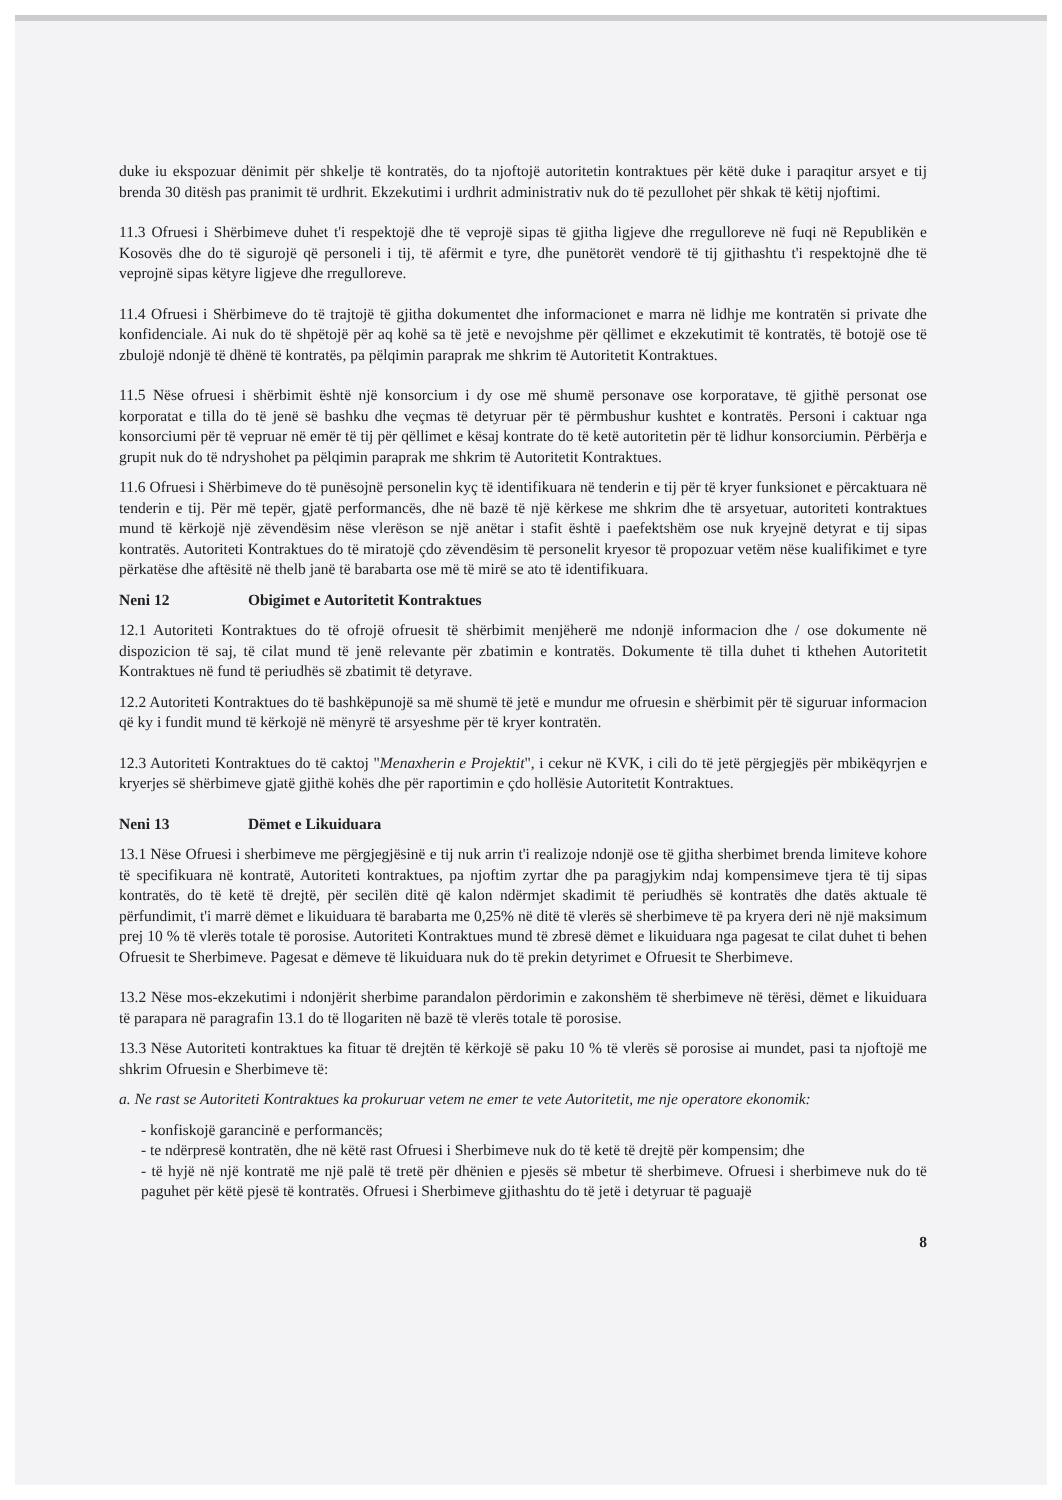duke iu ekspozuar dënimit për shkelje të kontratës, do ta njoftojë autoritetin kontraktues për këtë duke i paraqitur arsyet e tij brenda 30 ditësh pas pranimit të urdhrit. Ekzekutimi i urdhrit administrativ nuk do të pezullohet për shkak të këtij njoftimi.
11.3 Ofruesi i Shërbimeve duhet t'i respektojë dhe të veprojë sipas të gjitha ligjeve dhe rregulloreve në fuqi në Republikën e Kosovës dhe do të sigurojë që personeli i tij, të afërmit e tyre, dhe punëtorët vendorë të tij gjithashtu t'i respektojnë dhe të veprojnë sipas këtyre ligjeve dhe rregulloreve.
11.4 Ofruesi i Shërbimeve do të trajtojë të gjitha dokumentet dhe informacionet e marra në lidhje me kontratën si private dhe konfidenciale. Ai nuk do të shpëtojë për aq kohë sa të jetë e nevojshme për qëllimet e ekzekutimit të kontratës, të botojë ose të zbulojë ndonjë të dhënë të kontratës, pa pëlqimin paraprak me shkrim të Autoritetit Kontraktues.
11.5 Nëse ofruesi i shërbimit është një konsorcium i dy ose më shumë personave ose korporatave, të gjithë personat ose korporatat e tilla do të jenë së bashku dhe veçmas të detyruar për të përmbushur kushtet e kontratës. Personi i caktuar nga konsorciumi për të vepruar në emër të tij për qëllimet e kësaj kontrate do të ketë autoritetin për të lidhur konsorciumin. Përbërja e grupit nuk do të ndryshohet pa pëlqimin paraprak me shkrim të Autoritetit Kontraktues.
11.6 Ofruesi i Shërbimeve do të punësojnë personelin kyç të identifikuara në tenderin e tij për të kryer funksionet e përcaktuara në tenderin e tij. Për më tepër, gjatë performancës, dhe në bazë të një kërkese me shkrim dhe të arsyetuar, autoriteti kontraktues mund të kërkojë një zëvendësim nëse vlerëson se një anëtar i stafit është i paefektshëm ose nuk kryejnë detyrat e tij sipas kontratës. Autoriteti Kontraktues do të miratojë çdo zëvendësim të personelit kryesor të propozuar vetëm nëse kualifikimet e tyre përkatëse dhe aftësitë në thelb janë të barabarta ose më të mirë se ato të identifikuara.
Neni 12 Obigimet e Autoritetit Kontraktues
12.1 Autoriteti Kontraktues do të ofrojë ofruesit të shërbimit menjëherë me ndonjë informacion dhe / ose dokumente në dispozicion të saj, të cilat mund të jenë relevante për zbatimin e kontratës. Dokumente të tilla duhet ti kthehen Autoritetit Kontraktues në fund të periudhës së zbatimit të detyrave.
12.2 Autoriteti Kontraktues do të bashkëpunojë sa më shumë të jetë e mundur me ofruesin e shërbimit për të siguruar informacion që ky i fundit mund të kërkojë në mënyrë të arsyeshme për të kryer kontratën.
12.3 Autoriteti Kontraktues do të caktoj "Menaxherin e Projektit", i cekur në KVK, i cili do të jetë përgjegjës për mbikëqyrjen e kryerjes së shërbimeve gjatë gjithë kohës dhe për raportimin e çdo hollësie Autoritetit Kontraktues.
Neni 13 Dëmet e Likuiduara
13.1 Nëse Ofruesi i sherbimeve me përgjegjësinë e tij nuk arrin t'i realizoje ndonjë ose të gjitha sherbimet brenda limiteve kohore të specifikuara në kontratë, Autoriteti kontraktues, pa njoftim zyrtar dhe pa paragjykim ndaj kompensimeve tjera të tij sipas kontratës, do të ketë të drejtë, për secilën ditë që kalon ndërmjet skadimit të periudhës së kontratës dhe datës aktuale të përfundimit, t'i marrë dëmet e likuiduara të barabarta me 0,25% në ditë të vlerës së sherbimeve të pa kryera deri në një maksimum prej 10 % të vlerës totale të porosise. Autoriteti Kontraktues mund të zbresë dëmet e likuiduara nga pagesat te cilat duhet ti behen Ofruesit te Sherbimeve. Pagesat e dëmeve të likuiduara nuk do të prekin detyrimet e Ofruesit te Sherbimeve.
13.2 Nëse mos-ekzekutimi i ndonjërit sherbime parandalon përdorimin e zakonshëm të sherbimeve në tërësi, dëmet e likuiduara të parapara në paragrafin 13.1 do të llogariten në bazë të vlerës totale të porosise.
13.3 Nëse Autoriteti kontraktues ka fituar të drejtën të kërkojë së paku 10 % të vlerës së porosise ai mundet, pasi ta njoftojë me shkrim Ofruesin e Sherbimeve të:
a. Ne rast se Autoriteti Kontraktues ka prokuruar vetem ne emer te vete Autoritetit, me nje operatore ekonomik:
- konfiskojë garancinë e performancës;
- te ndërpresë kontratën, dhe në këtë rast Ofruesi i Sherbimeve nuk do të ketë të drejtë për kompensim; dhe
- të hyjë në një kontratë me një palë të tretë për dhënien e pjesës së mbetur të sherbimeve. Ofruesi i sherbimeve nuk do të paguhet për këtë pjesë të kontratës. Ofruesi i Sherbimeve gjithashtu do të jetë i detyruar të paguajë
8